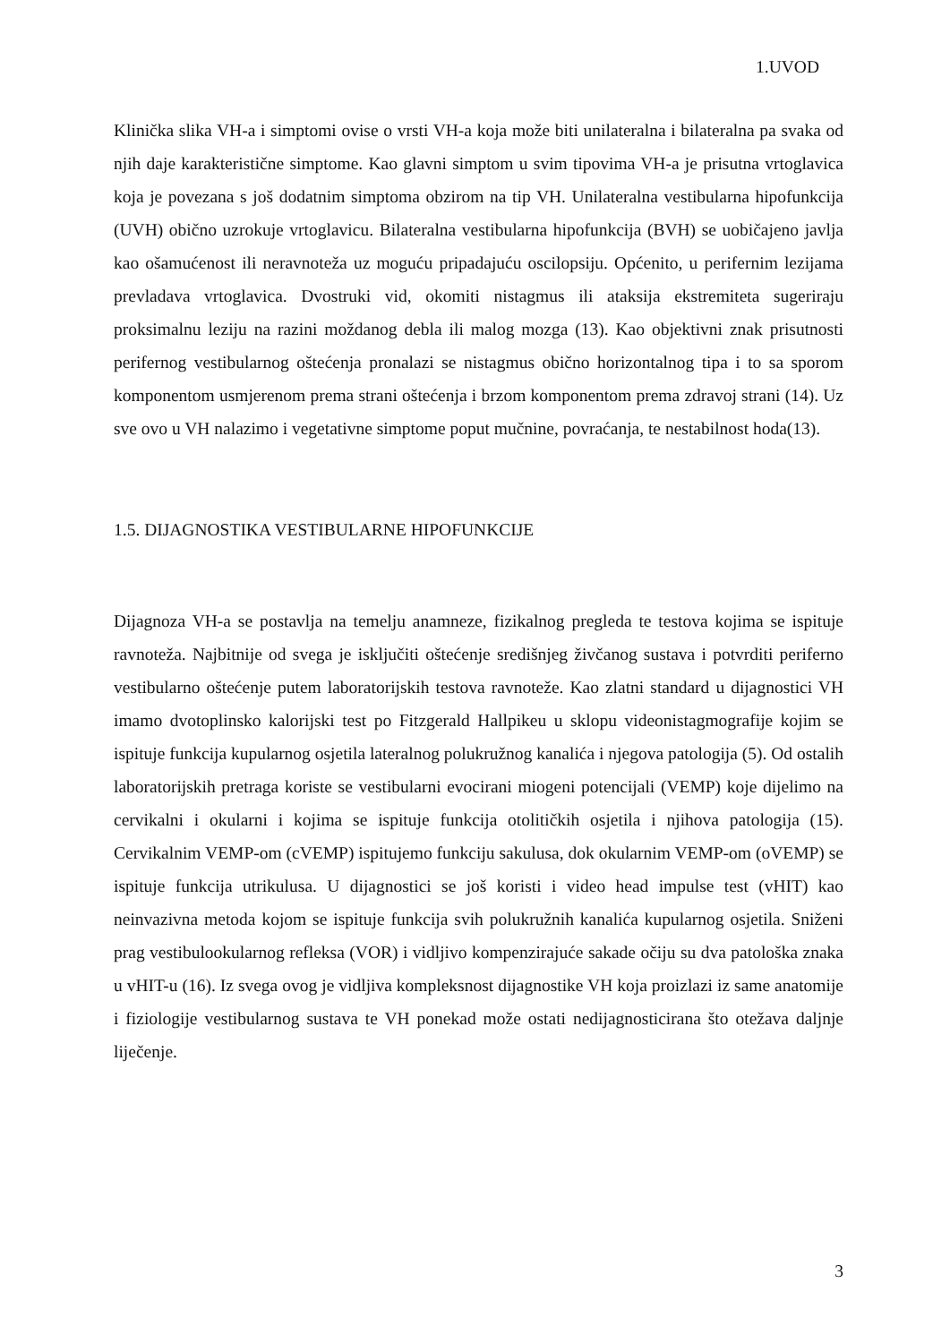1.UVOD
Klinička slika VH-a i simptomi ovise o vrsti VH-a koja može biti unilateralna i bilateralna pa svaka od njih daje karakteristične simptome. Kao glavni simptom u svim tipovima VH-a je prisutna vrtoglavica koja je povezana s još dodatnim simptoma obzirom na tip VH. Unilateralna vestibularna hipofunkcija (UVH) obično uzrokuje vrtoglavicu. Bilateralna vestibularna hipofunkcija (BVH) se uobičajeno javlja kao ošamućenost ili neravnoteža uz moguću pripadajuću oscilopsiju. Općenito, u perifernim lezijama prevladava vrtoglavica. Dvostruki vid, okomiti nistagmus ili ataksija ekstremiteta sugeriraju proksimalnu leziju na razini moždanog debla ili malog mozga (13). Kao objektivni znak prisutnosti perifernog vestibularnog oštećenja pronalazi se nistagmus obično horizontalnog tipa i to sa sporom komponentom usmjerenom prema strani oštećenja i brzom komponentom prema zdravoj strani (14). Uz sve ovo u VH nalazimo i vegetativne simptome poput mučnine, povraćanja, te nestabilnost hoda(13).
1.5. DIJAGNOSTIKA VESTIBULARNE HIPOFUNKCIJE
Dijagnoza VH-a se postavlja na temelju anamneze, fizikalnog pregleda te testova kojima se ispituje ravnoteža. Najbitnije od svega je isključiti oštećenje središnjeg živčanog sustava i potvrditi periferno vestibularno oštećenje putem laboratorijskih testova ravnoteže. Kao zlatni standard u dijagnostici VH imamo dvotoplinsko kalorijski test po Fitzgerald Hallpikeu u sklopu videonistagmografije kojim se ispituje funkcija kupularnog osjetila lateralnog polukružnog kanalića i njegova patologija (5). Od ostalih laboratorijskih pretraga koriste se vestibularni evocirani miogeni potencijali (VEMP) koje dijelimo na cervikalni i okularni i kojima se ispituje funkcija otolitičkih osjetila i njihova patologija (15). Cervikalnim VEMP-om (cVEMP) ispitujemo funkciju sakulusa, dok okularnim VEMP-om (oVEMP) se ispituje funkcija utrikulusa. U dijagnostici se još koristi i video head impulse test (vHIT) kao neinvazivna metoda kojom se ispituje funkcija svih polukružnih kanalića kupularnog osjetila. Sniženi prag vestibulookularnog refleksa (VOR) i vidljivo kompenzirajuće sakade očiju su dva patološka znaka u vHIT-u (16). Iz svega ovog je vidljiva kompleksnost dijagnostike VH koja proizlazi iz same anatomije i fiziologije vestibularnog sustava te VH ponekad može ostati nedijagnosticirana što otežava daljnje liječenje.
3